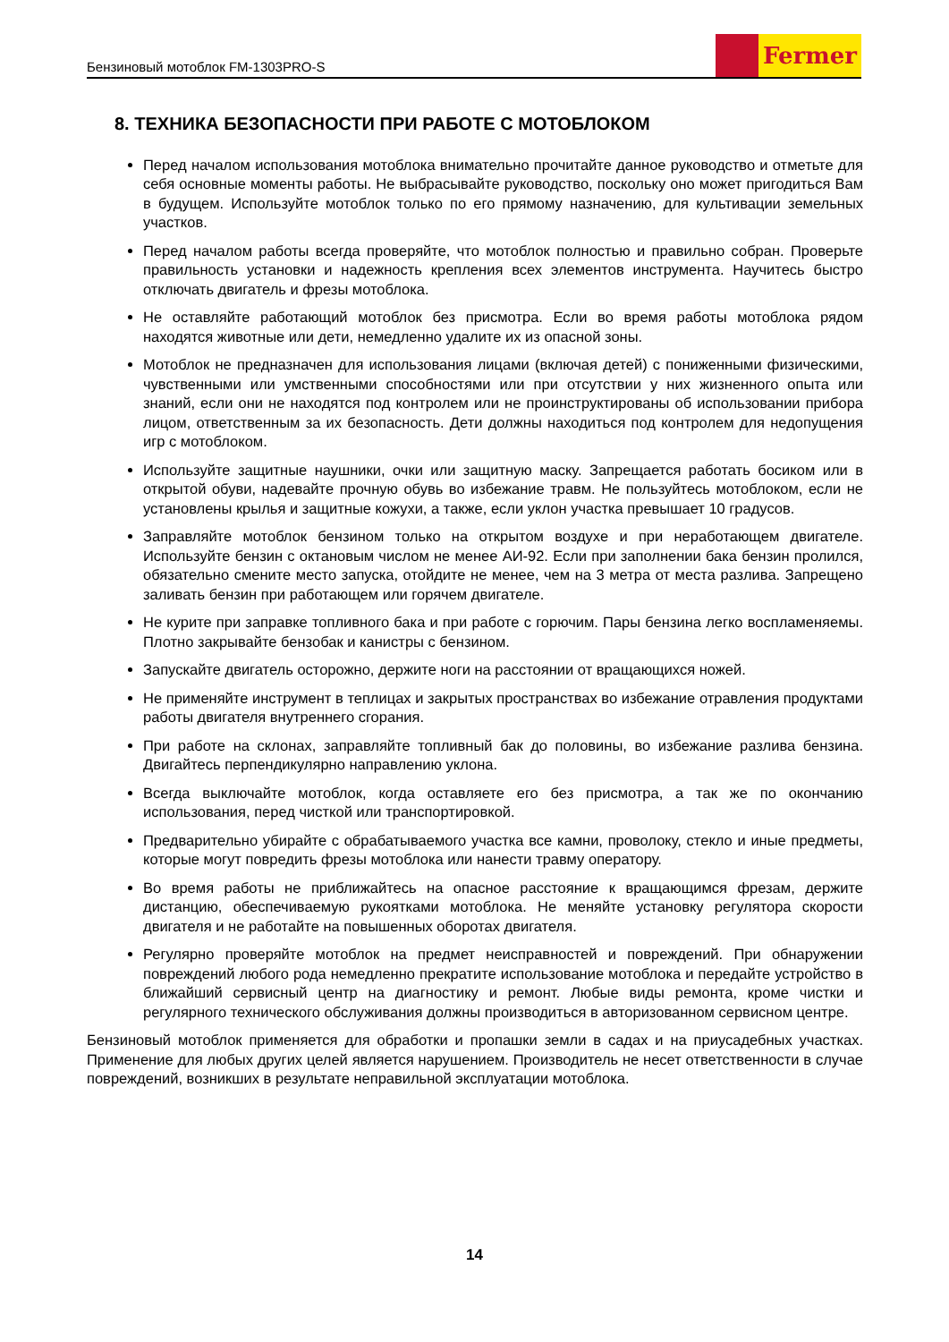Бензиновый мотоблок FM-1303PRO-S
Fermer
8. ТЕХНИКА БЕЗОПАСНОСТИ ПРИ РАБОТЕ С МОТОБЛОКОМ
Перед началом использования мотоблока внимательно прочитайте данное руководство и отметьте для себя основные моменты работы. Не выбрасывайте руководство, поскольку оно может пригодиться Вам в будущем. Используйте мотоблок только по его прямому назначению, для культивации земельных участков.
Перед началом работы всегда проверяйте, что мотоблок полностью и правильно собран. Проверьте правильность установки и надежность крепления всех элементов инструмента. Научитесь быстро отключать двигатель и фрезы мотоблока.
Не оставляйте работающий мотоблок без присмотра. Если во время работы мотоблока рядом находятся животные или дети, немедленно удалите их из опасной зоны.
Мотоблок не предназначен для использования лицами (включая детей) с пониженными физическими, чувственными или умственными способностями или при отсутствии у них жизненного опыта или знаний, если они не находятся под контролем или не проинструктированы об использовании прибора лицом, ответственным за их безопасность. Дети должны находиться под контролем для недопущения игр с мотоблоком.
Используйте защитные наушники, очки или защитную маску. Запрещается работать босиком или в открытой обуви, надевайте прочную обувь во избежание травм. Не пользуйтесь мотоблоком, если не установлены крылья и защитные кожухи, а также, если уклон участка превышает 10 градусов.
Заправляйте мотоблок бензином только на открытом воздухе и при неработающем двигателе. Используйте бензин с октановым числом не менее АИ-92. Если при заполнении бака бензин пролился, обязательно смените место запуска, отойдите не менее, чем на 3 метра от места разлива. Запрещено заливать бензин при работающем или горячем двигателе.
Не курите при заправке топливного бака и при работе с горючим. Пары бензина легко воспламеняемы. Плотно закрывайте бензобак и канистры с бензином.
Запускайте двигатель осторожно, держите ноги на расстоянии от вращающихся ножей.
Не применяйте инструмент в теплицах и закрытых пространствах во избежание отравления продуктами работы двигателя внутреннего сгорания.
При работе на склонах, заправляйте топливный бак до половины, во избежание разлива бензина. Двигайтесь перпендикулярно направлению уклона.
Всегда выключайте мотоблок, когда оставляете его без присмотра, а так же по окончанию использования, перед чисткой или транспортировкой.
Предварительно убирайте с обрабатываемого участка все камни, проволоку, стекло и иные предметы, которые могут повредить фрезы мотоблока или нанести травму оператору.
Во время работы не приближайтесь на опасное расстояние к вращающимся фрезам, держите дистанцию, обеспечиваемую рукоятками мотоблока. Не меняйте установку регулятора скорости двигателя и не работайте на повышенных оборотах двигателя.
Регулярно проверяйте мотоблок на предмет неисправностей и повреждений. При обнаружении повреждений любого рода немедленно прекратите использование мотоблока и передайте устройство в ближайший сервисный центр на диагностику и ремонт. Любые виды ремонта, кроме чистки и регулярного технического обслуживания должны производиться в авторизованном сервисном центре.
Бензиновый мотоблок применяется для обработки и пропашки земли в садах и на приусадебных участках. Применение для любых других целей является нарушением. Производитель не несет ответственности в случае повреждений, возникших в результате неправильной эксплуатации мотоблока.
14